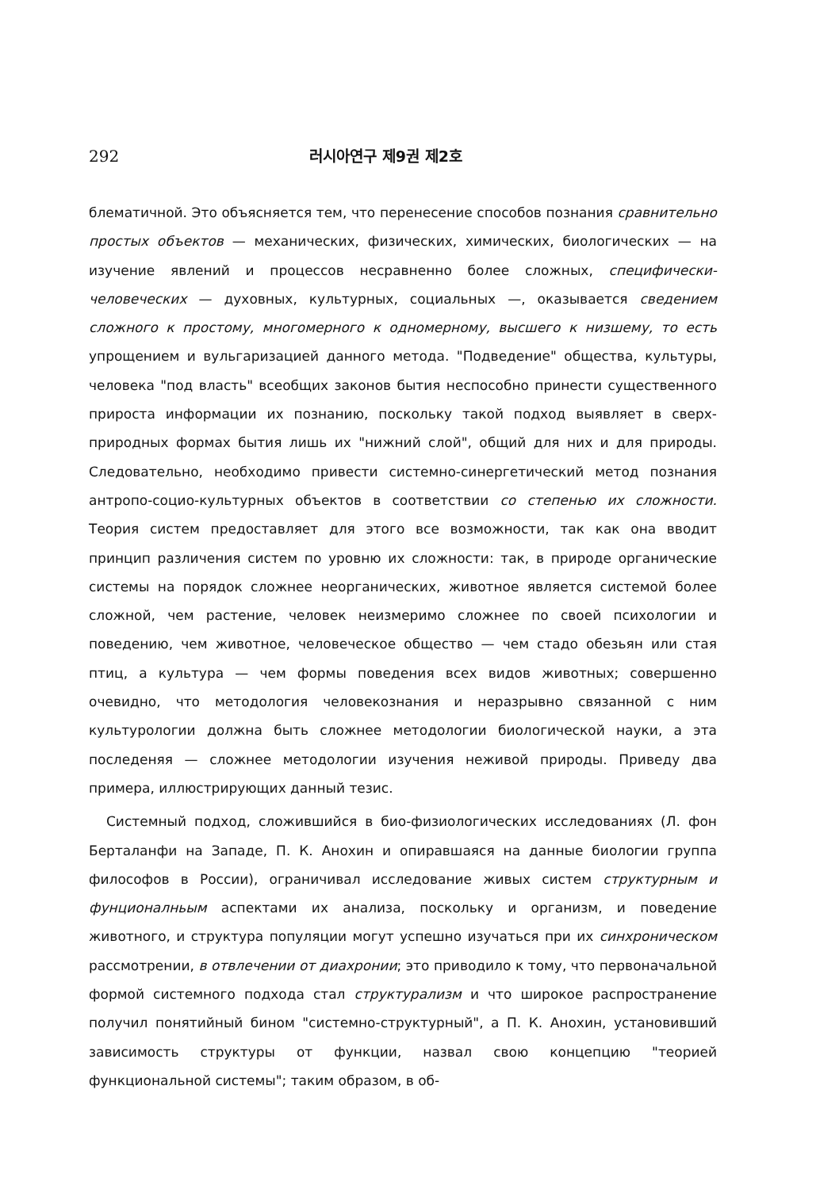292 러시아연구 제9권 제2호
блематичной. Это объясняется тем, что перенесение способов познания сравнительно простых объектов — механических, физических, химических, биологических — на изучение явлений и процессов несравненно более сложных, специфически-человеческих — духовных, культурных, социальных —, оказывается сведением сложного к простому, многомерного к одномерному, высшего к низшему, то есть упрощением и вульгаризацией данного метода. "Подведение" общества, культуры, человека "под власть" всеобщих законов бытия неспособно принести существенного прироста информации их познанию, поскольку такой подход выявляет в сверх-природных формах бытия лишь их "нижний слой", общий для них и для природы. Следовательно, необходимо привести системно-синергетический метод познания антропо-социо-культурных объектов в соответствии со степенью их сложности. Теория систем предоставляет для этого все возможности, так как она вводит принцип различения систем по уровню их сложности: так, в природе органические системы на порядок сложнее неорганических, животное является системой более сложной, чем растение, человек неизмеримо сложнее по своей психологии и поведению, чем животное, человеческое общество — чем стадо обезьян или стая птиц, а культура — чем формы поведения всех видов животных; совершенно очевидно, что методология человекознания и неразрывно связанной с ним культурологии должна быть сложнее методологии биологической науки, а эта последеняя — сложнее методологии изучения неживой природы. Приведу два примера, иллюстрирующих данный тезис.
Системный подход, сложившийся в био-физиологических исследованиях (Л. фон Берталанфи на Западе, П. К. Анохин и опиравшаяся на данные биологии группа философов в России), ограничивал исследование живых систем структурным и фунционалньым аспектами их анализа, поскольку и организм, и поведение животного, и структура популяции могут успешно изучаться при их синхроническом рассмотрении, в отвлечении от диахронии; это приводило к тому, что первоначальной формой системного подхода стал структурализм и что широкое распространение получил понятийный бином "системно-структурный", а П. К. Анохин, установивший зависимость структуры от функции, назвал свою концепцию "теорией функциональной системы"; таким образом, в об-